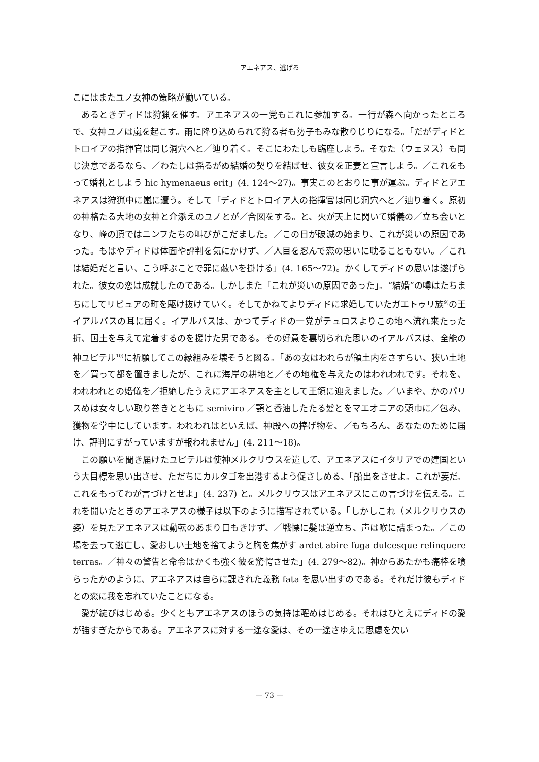アエネアス、逃げる
こにはまたユノ女神の策略が働いている。
あるときディドは狩猟を催す。アエネアスの一党もこれに参加する。一行が森へ向かったところで、女神ユノは嵐を起こす。雨に降り込められて狩る者も勢子もみな散りじりになる。「だがディドとトロイアの指揮官は同じ洞穴へと／辿り着く。そこにわたしも臨座しよう。そなた（ウェヌス）も同じ決意であるなら、／わたしは揺るがぬ結婚の契りを結ばせ、彼女を正妻と宣言しよう。／これをもって婚礼としよう hic hymenaeus erit」(4. 124～27)。事実このとおりに事が運ぶ。ディドとアエネアスは狩猟中に嵐に遭う。そして「ディドとトロイア人の指揮官は同じ洞穴へと／辿り着く。原初の神格たる大地の女神と介添えのユノとが／合図をする。と、火が天上に閃いて婚儀の／立ち会いとなり、峰の頂ではニンフたちの叫びがこだました。／この日が破滅の始まり、これが災いの原因であった。もはやディドは体面や評判を気にかけず、／人目を忍んで恋の思いに耽ることもない。／これは結婚だと言い、こう呼ぶことで罪に蔽いを掛ける」(4. 165～72)。かくしてディドの思いは遂げられた。彼女の恋は成就したのである。しかしまた「これが災いの原因であった」。“結婚”の噂はたちまちにしてリビュアの町を駆け抜けていく。そしてかねてよりディドに求婚していたガエトゥリ族<sup>9)</sup>の王イアルバスの耳に届く。イアルバスは、かつてディドの一党がテュロスよりこの地へ流れ来たった折、国土を与えて定着するのを援けた男である。その好意を裏切られた思いのイアルバスは、全能の神ユピテル<sup>10)</sup>に祈願してこの縁組みを壊そうと図る。「あの女はわれらが領土内をさすらい、狭い土地を／買って都を置きましたが、これに海岸の耕地と／その地権を与えたのはわれわれです。それを、われわれとの婚儀を／拒絶したうえにアエネアスを主として王領に迎えました。／いまや、かのパリスめは女々しい取り巻きとともに semiviro ／顎と香油したたる髪とをマエオニアの頭巾に／包み、獲物を掌中にしています。われわれはといえば、神殿への捧げ物を、／もちろん、あなたのために届け、評判にすがっていますが報われません」(4. 211～18)。
この願いを聞き届けたユピテルは使神メルクリウスを遣して、アエネアスにイタリアでの建国という大目標を思い出させ、ただちにカルタゴを出港するよう促さしめる、「船出をさせよ。これが要だ。これをもってわが言づけとせよ」(4. 237) と。メルクリウスはアエネアスにこの言づけを伝える。これを聞いたときのアエネアスの様子は以下のように描写されている。「しかしこれ（メルクリウスの姿）を見たアエネアスは動転のあまり口もきけず、／戦慄に髪は逆立ち、声は喉に詰まった。／この場を去って逃亡し、愛おしい土地を捨てようと胸を焦がす ardet abire fuga dulcesque relinquere terras。／神々の警告と命令はかくも強く彼を驚愕させた」(4. 279～82)。神からあたかも痛棒を喰らったかのように、アエネアスは自らに課された義務 fata を思い出すのである。それだけ彼もディドとの恋に我を忘れていたことになる。
愛が綻びはじめる。少くともアエネアスのほうの気持は醒めはじめる。それはひとえにディドの愛が強すぎたからである。アエネアスに対する一途な愛は、その一途さゆえに思慮を欠い
— 73 —